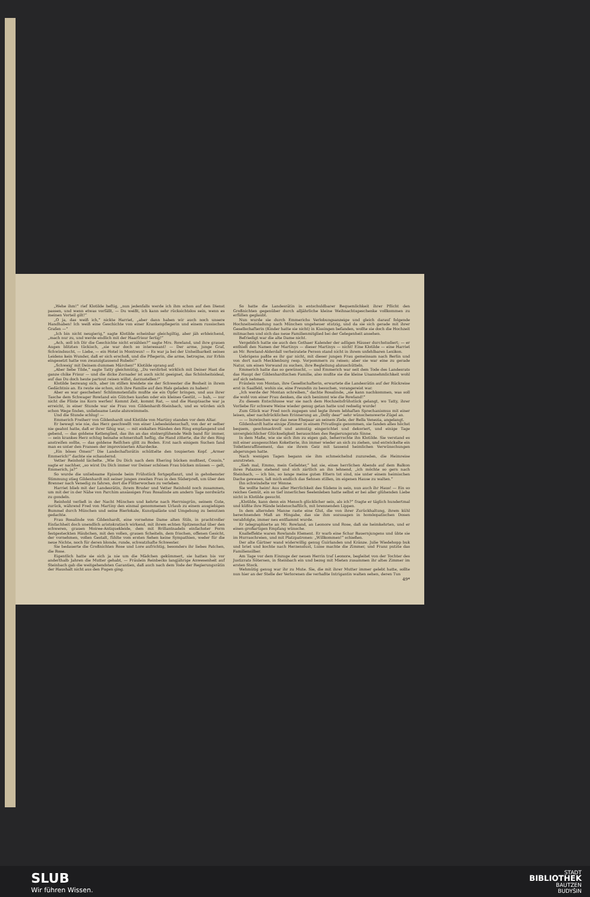„Wehe ihm!“ rief Klotilde heftig, „nun jedenfalls werde ich ihm schon auf den Dienst passen, und wenn etwas vorfällt, — Du weißt, ich kann sehr rücksichtslos sein, wenn es meinen Vorteil gilt!“
„O ja, das weiß ich,“ nickte Harriet, „aber dann haben wir auch noch unsere Handhaben! Ich weiß eine Geschichte von einer Krankenpflegerin und einem russischen Grafen —“
„Ich bin nicht neugierig,“ sagte Klotilde scheinbar gleichgiltig, aber jäh erbleichend, „mach nur zu, und werde endlich mit der Haarfrisur fertig!“
„Ach, soll ich Dir die Geschichte nicht erzählen?“ sagte Mrs. Rowland, und ihre grauen Augen blitzten tückisch, „sie war doch so interessant! — Der arme, junge Graf, Schwindsucht, — Liebe, — ein Hotel in Montreux! — Es war ja bei der Unheilbarkeit seines Leidens kein Wunder, daß er sich erschoß, und die Pflegerin, die arme, betrogne, zur Erbin eingesetzt hatte von zwanzigtausend Rubeln!“
„Schweig' mit Deinem dummen Märchen!“ Klotilde sprang auf.
„Aber liebe Tilde,“ sagte Tatty gleichmütig, „Du verdirbst wirklich mit Deiner Hast die ganze chike Frisur — und die dicke Zornader ist auch nicht geeignet, das Schönheitsideal, auf das Du doch heute partout reisen willst, darzustellen!“
Klotilde bezwang sich, aber im stillen kreidete sie der Schwester die Bosheit in ihrem Gedächtnis an. Es reute sie schon, sich ihre Familie auf den Hals geladen zu haben!
Aber es war geschehen! Schlimmstenfalls mußte sie ein Opfer bringen, und aus ihrer Tasche dem Schwager Rowland ein Gütchen kaufen oder ein kleines Gestüt, — bah, — nur nicht die Flinte ins Korn werfen! Kommt Zeit, kommt Rat, — und die Hauptsache war ja erreicht, in einer Stunde war sie Frau von Gildenhardt-Steinbach, und es würden sich schon Wege finden, unliebsame Leute abzuwimmeln.
Und die Stunde schlug! —
Emmerich Freiherr von Gildenhardt und Klotilde von Martiny standen vor dem Altar.
Er bewegt wie nie, das Herz geschwellt von einer Liebesleidenschaft, von der er selber nie geahnt hatte, daß er ihrer fähig war, — mit eiskalten Händen den Ring empfangend und gebend, — das goldene Kettenglied, das ihn an das stolzerglühende Weib band für immer, — sein krankes Herz schlug beinahe schmerzhaft heftig, die Hand zitterte, die ihr den Ring anstreifen sollte, — das goldene Reifchen glitt zu Boden. Erst nach einigem Suchen fand man es unter den Fransen der improvisierten Altardecke.
„Ein böses Omen!“ Die Landschaftsrätin schüttelte den toupierten Kopf. „Armer Emmerich!“ dachte sie schaudernd.
Vetter Reinhold lächelte. „Wie Du Dich nach dem Ehering bücken mußtest, Cousin,“ sagte er nachher, „so wirst Du Dich immer vor Deiner schönen Frau bücken müssen — gelt, Emmerich, ja?“
So wurde die unliebsame Episode beim Frühstück fortgepflanzt, und in gehobenster Stimmung stieg Gildenhardt mit seiner jungen zweiten Frau in den Süderpreß, um über den Brenner nach Venedig zu fahren, dort die Flitterwochen zu verleben.
Harriet blieb mit der Landesrätin, ihrem Bruder und Vetter Reinhold noch zusammen, um mit der in der Nähe von Parchim ansässigen Frau Rosalinde am andern Tage nordwärts zu gondeln.
Reinhold verließ in der Nacht München und kehrte nach Herrnisgrün, seinem Gute, zurück, während Fred von Martiny den einmal genommenen Urlaub zu einem ausgiebigen Bummel durch München und seine Bierlokale, Kunstpaläste und Umgebung zu benutzen gedachte.
Frau Rosalinde von Gildenhardt, eine vornehme Dame alten Stils, in prachtvoller Einfachheit doch unendlich aristokratisch wirkend, mit ihrem echten Spitzenschal über den schweren, grauen Moiree-Antiquekleide, dem mit Brillantnadeln einfachster Form festgesteckten Häubchen, mit den vollen, grauen Scheiteln, dem frischen, offenen Gesicht, der vornehmen, vollen Gestalt, fühlte vom ersten Sehen keine Sympathien, weder für die neue Nichte, noch für deren blonde, runde, schwatzhafte Schwester.
Sie bedauerte die Großnichten Rose und Lore aufrichtig, besonders ihr liebes Patchen, die Rose.
Eigentlich hatte sie sich ja nie um die Mädchen gekümmert, sie hatten bis vor anderthalb Jahren die Mutter gehabt, — Fräulein Reinbecks langjährige Anwesenheit auf Steinbach gab die weitgehendsten Garantien, daß auch nach dem Tode der Regierungsrätin der Haushalt nicht aus den Fugen ging.
So hatte die Landesrätin in entschuldbarer Bequemlichkeit ihrer Pflicht den Großnichten gegenüber durch alljährliche kleine Weihnachtsgeschenke vollkommen zu erfüllen geglaubt.
Nun wurde sie durch Emmerichs Verlobungsanzeige und gleich darauf folgende Hochzeitseinladung nach München ungeheuer stutzig, und da sie sich gerade mit ihrer Gesellschafterin (Kinder hatte sie nicht) in Kissingen befanden, wollte sie doch die Hochzeit mitmachen und sich das neue Familienmitglied bei der Gelegenheit ansehen.
Befriedigt war die alte Dame nicht.
Vergeblich hatte sie auch den Gothaer Kalender der adligen Häuser durchstudiert; — er enthielt den Namen der Martinys — dieser Martinys — nicht! Eine Klotilde — eine Harriet an Mr. Rowland-Alderdall verheiratete Person stand nicht in ihrem unfehlbaren Lexikon.
Uebrigens paßte es ihr gar nicht, mit dieser jungen Frau gemeinsam nach Berlin und von dort nach Mecklenburg resp. Vorpommern zu reisen; aber sie war eine zu gerade Natur, um einen Vorwand zu suchen, ihre Begleitung abzuschütteln.
Emmerich hatte das so gewünscht, — und Emmerich war seit dem Tode des Landesrats das Haupt der Gildenhardtschen Familie, also mußte sie die kleine Unannehmlichkeit wohl auf sich nehmen.
Fräulein von Montan, ihre Gesellschafterin, erwartete die Landesrätin auf der Rückreise erst in Saalfeld, wohin sie, eine Freundin zu besuchen, vorangereist war.
„Ich werde der Montan schreiben,“ dachte Rosalinde, „sie kann nachkommen, was soll die wohl von einer Frau denken, die sich benimmt wie die Rowland!“
Zu diesem Entschlusse war sie nach dem Hochzeitsfrühstück gelangt, wo Tatty, ihrer Vorliebe für schwere Weine wieder genug getan hatte und redselig wurde!
Zum Glück war Fred noch zugegen und legte ihrem lebhaften Sprechanismus mit einer leisen, aber nachdrücklichen Erinnerung an „Dolly dear“ sehr wünschenswerte Zügel an.
— — Inzwischen war das neue Ehepaar an seinem Ziele, der Bella Venezia, angelangt.
Gildenhardt hatte einige Zimmer in einem Privatlogis genommen, sie fanden alles höchst bequem, geschmackvoll und anmutig eingerichtet und dekoriert, und einige Tage unvergleichlicher Glückseligkeit berauschten des Regierungsrats Sinne.
In dem Maße, wie sie sich ihm zu eigen gab, beherrschte ihn Klotilde. Sie verstand es mit einer ausgesuchten Koketterie, ihn immer wieder an sich zu ziehen, und entwickelte ein Toilettenraffinement, das sie ihrem Geiz mit tausend heimlichen Verwünschungen abgerungen hatte.
Nach wenigen Tagen begann sie ihm schmeichelnd zuzureden, die Heimreise anzutreten.
„Sieh mal, Emmo, mein Geliebter,“ bat sie, eines herrlichen Abends auf dem Balkon ihres Palazzos stehend und sich zärtlich an ihn lehnend, „ich möchte so gern nach Steinbach, — ich bin, so lange meine guten Eltern tot sind, nie unter einem heimischen Dache gewesen, laß mich endlich das Sehnen stillen, im eigenen Hause zu walten.“
Ihn schwindelte vor Wonne.
Sie wollte heim! Aus aller Herrlichkeit des Südens in sein, nun auch ihr Haus! — Ein so reiches Gemüt, ein so tief innerliches Seelenleben hatte selbst er bei aller glühenden Liebe nicht in Klotilde gesucht.
„Klotilde, kann denn ein Mensch glücklicher sein, als ich?“ fragte er täglich hundertmal und küßte ihre Hände leidenschaftlich, mit brennenden Lippen.
In dem alternden Manne raste eine Glut, die von ihrer Zurückhaltung, ihrem kühl berechnenden Maß an Hingabe, das sie ihm sozusagen in homöopatischen Dosen verabfolgte, immer neu entflammt wurde.
Er telegraphierte an Mr. Rowland, an Leonore und Rose, daß sie heimkehrten, und er einen großartigen Empfang wünsche.
Knalleffekte waren Rowlands Element. Er warb eine Schar Bauernjungens und übte sie im Hurraschreien, und mit Platzpatronen: „Willkommen!“ schießen.
Der alte Gärtner wand widerwillig genug Guirlanden und Kränze. Julie Wiedehopp buk und briet und kochte nach Herzenslust, Luise machte die Zimmer, und Franz putzte das Familiensilber.
Am Tage vor dem Einzuge der neuen Herrin traf Leonore, begleitet von der Tochter des Justizrats Sötersen, in Steinbach ein und bezog mit Mieten zusammen ihr altes Zimmer im ersten Stock.
Wehmütig genug war ihr zu Mute. Sie, die mit ihrer Mutter immer gelebt hatte, sollte nun hier an der Stelle der Verlorenen die verhaßte Intrigantin walten sehen, deren Tun
49*
SLUB
Wir führen Wissen.
STADT
BIBLIOTHEK
BAUTZEN
BUDYŠIN